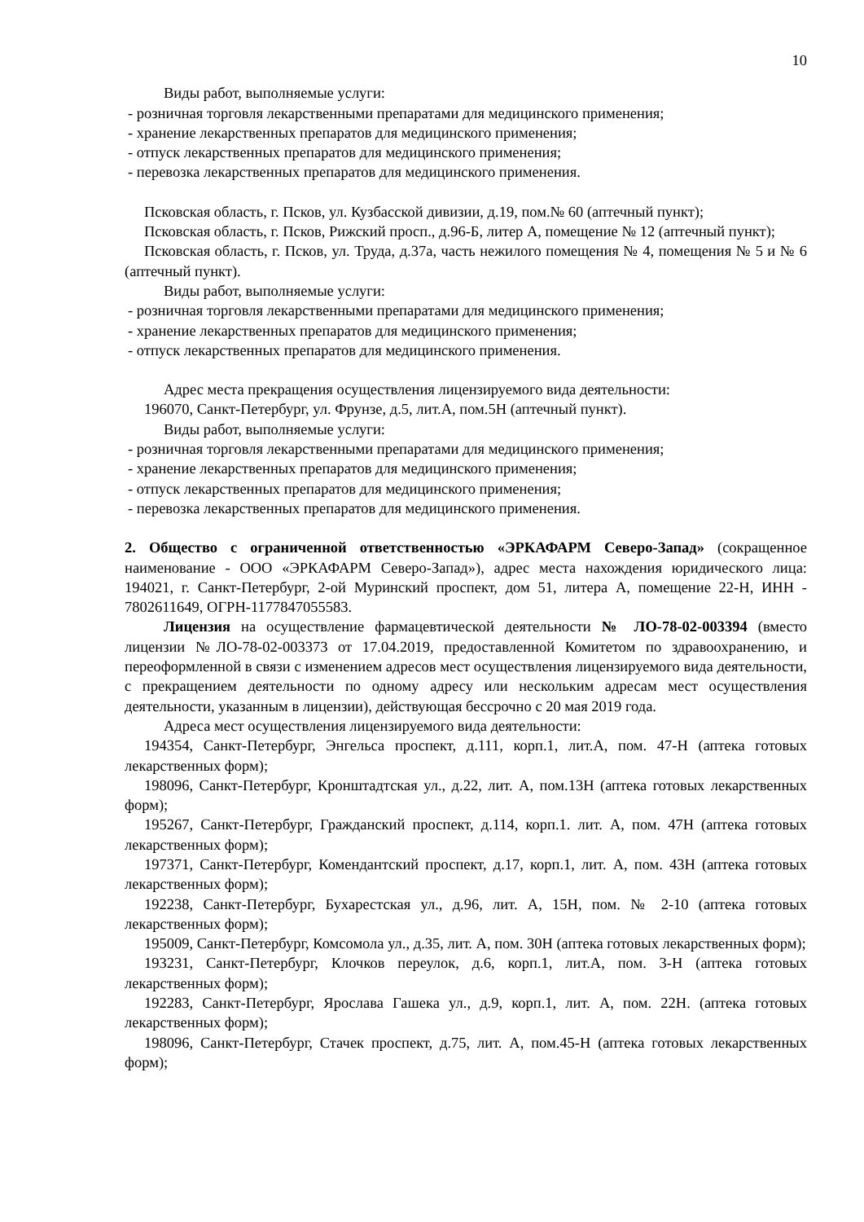10
Виды работ, выполняемые услуги:
- розничная торговля лекарственными препаратами для медицинского применения;
- хранение лекарственных препаратов для медицинского применения;
- отпуск лекарственных препаратов для медицинского применения;
- перевозка лекарственных препаратов для медицинского применения.
Псковская область, г. Псков, ул. Кузбасской дивизии, д.19, пом.№ 60 (аптечный пункт);
Псковская область, г. Псков, Рижский просп., д.96-Б, литер А, помещение № 12 (аптечный пункт);
Псковская область, г. Псков, ул. Труда, д.37а, часть нежилого помещения № 4, помещения № 5 и № 6 (аптечный пункт).
Виды работ, выполняемые услуги:
- розничная торговля лекарственными препаратами для медицинского применения;
- хранение лекарственных препаратов для медицинского применения;
- отпуск лекарственных препаратов для медицинского применения.
Адрес места прекращения осуществления лицензируемого вида деятельности:
196070, Санкт-Петербург, ул. Фрунзе, д.5, лит.А, пом.5Н (аптечный пункт).
Виды работ, выполняемые услуги:
- розничная торговля лекарственными препаратами для медицинского применения;
- хранение лекарственных препаратов для медицинского применения;
- отпуск лекарственных препаратов для медицинского применения;
- перевозка лекарственных препаратов для медицинского применения.
2. Общество с ограниченной ответственностью «ЭРКАФАРМ Северо-Запад» (сокращенное наименование - ООО «ЭРКАФАРМ Северо-Запад»), адрес места нахождения юридического лица: 194021, г. Санкт-Петербург, 2-ой Муринский проспект, дом 51, литера А, помещение 22-Н, ИНН - 7802611649, ОГРН-1177847055583.
Лицензия на осуществление фармацевтической деятельности № ЛО-78-02-003394 (вместо лицензии №ЛО-78-02-003373 от 17.04.2019, предоставленной Комитетом по здравоохранению, и переоформленной в связи с изменением адресов мест осуществления лицензируемого вида деятельности, с прекращением деятельности по одному адресу или нескольким адресам мест осуществления деятельности, указанным в лицензии), действующая бессрочно с 20 мая 2019 года.
Адреса мест осуществления лицензируемого вида деятельности:
194354, Санкт-Петербург, Энгельса проспект, д.111, корп.1, лит.А, пом. 47-Н (аптека готовых лекарственных форм);
198096, Санкт-Петербург, Кронштадтская ул., д.22, лит. А, пом.13Н (аптека готовых лекарственных форм);
195267, Санкт-Петербург, Гражданский проспект, д.114, корп.1. лит. А, пом. 47Н (аптека готовых лекарственных форм);
197371, Санкт-Петербург, Комендантский проспект, д.17, корп.1, лит. А, пом. 43Н (аптека готовых лекарственных форм);
192238, Санкт-Петербург, Бухарестская ул., д.96, лит. А, 15Н, пом. № 2-10 (аптека готовых лекарственных форм);
195009, Санкт-Петербург, Комсомола ул., д.35, лит. А, пом. 30Н (аптека готовых лекарственных форм);
193231, Санкт-Петербург, Клочков переулок, д.6, корп.1, лит.А, пом. 3-Н (аптека готовых лекарственных форм);
192283, Санкт-Петербург, Ярослава Гашека ул., д.9, корп.1, лит. А, пом. 22Н. (аптека готовых лекарственных форм);
198096, Санкт-Петербург, Стачек проспект, д.75, лит. А, пом.45-Н (аптека готовых лекарственных форм);